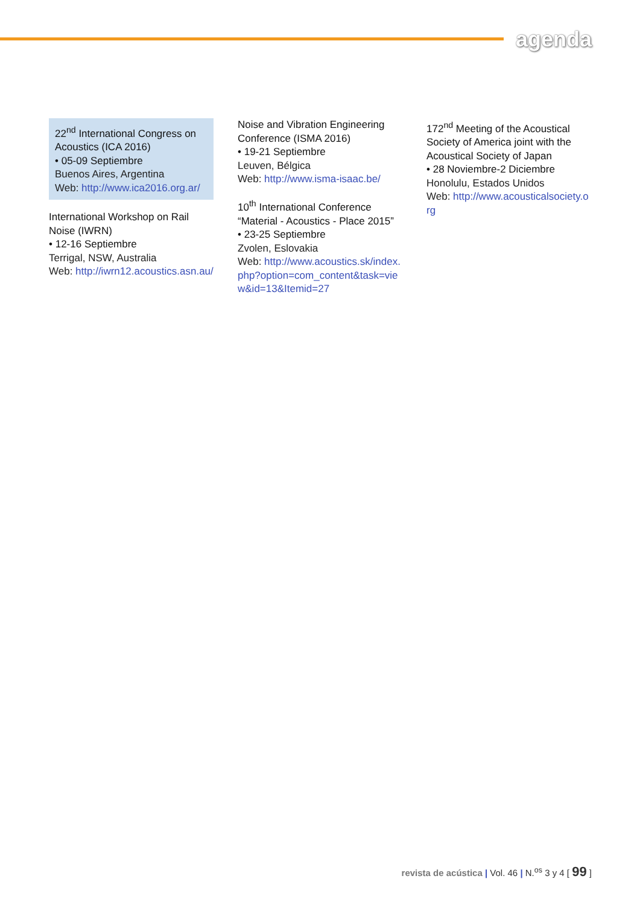agenda
22<sup>nd</sup> International Congress on Acoustics (ICA 2016)
• 05-09 Septiembre
Buenos Aires, Argentina
Web: http://www.ica2016.org.ar/
International Workshop on Rail Noise (IWRN)
• 12-16 Septiembre
Terrigal, NSW, Australia
Web: http://iwrn12.acoustics.asn.au/
Noise and Vibration Engineering Conference (ISMA 2016)
• 19-21 Septiembre
Leuven, Bélgica
Web: http://www.isma-isaac.be/
10<sup>th</sup> International Conference “Material - Acoustics - Place 2015”
• 23-25 Septiembre
Zvolen, Eslovakia
Web: http://www.acoustics.sk/index.php?option=com_content&task=view&id=13&Itemid=27
172<sup>nd</sup> Meeting of the Acoustical Society of America joint with the Acoustical Society of Japan
• 28 Noviembre-2 Diciembre
Honolulu, Estados Unidos
Web: http://www.acousticalsociety.org
revista de acústica | Vol. 46 | N.<sup>os</sup> 3 y 4 [ 99 ]